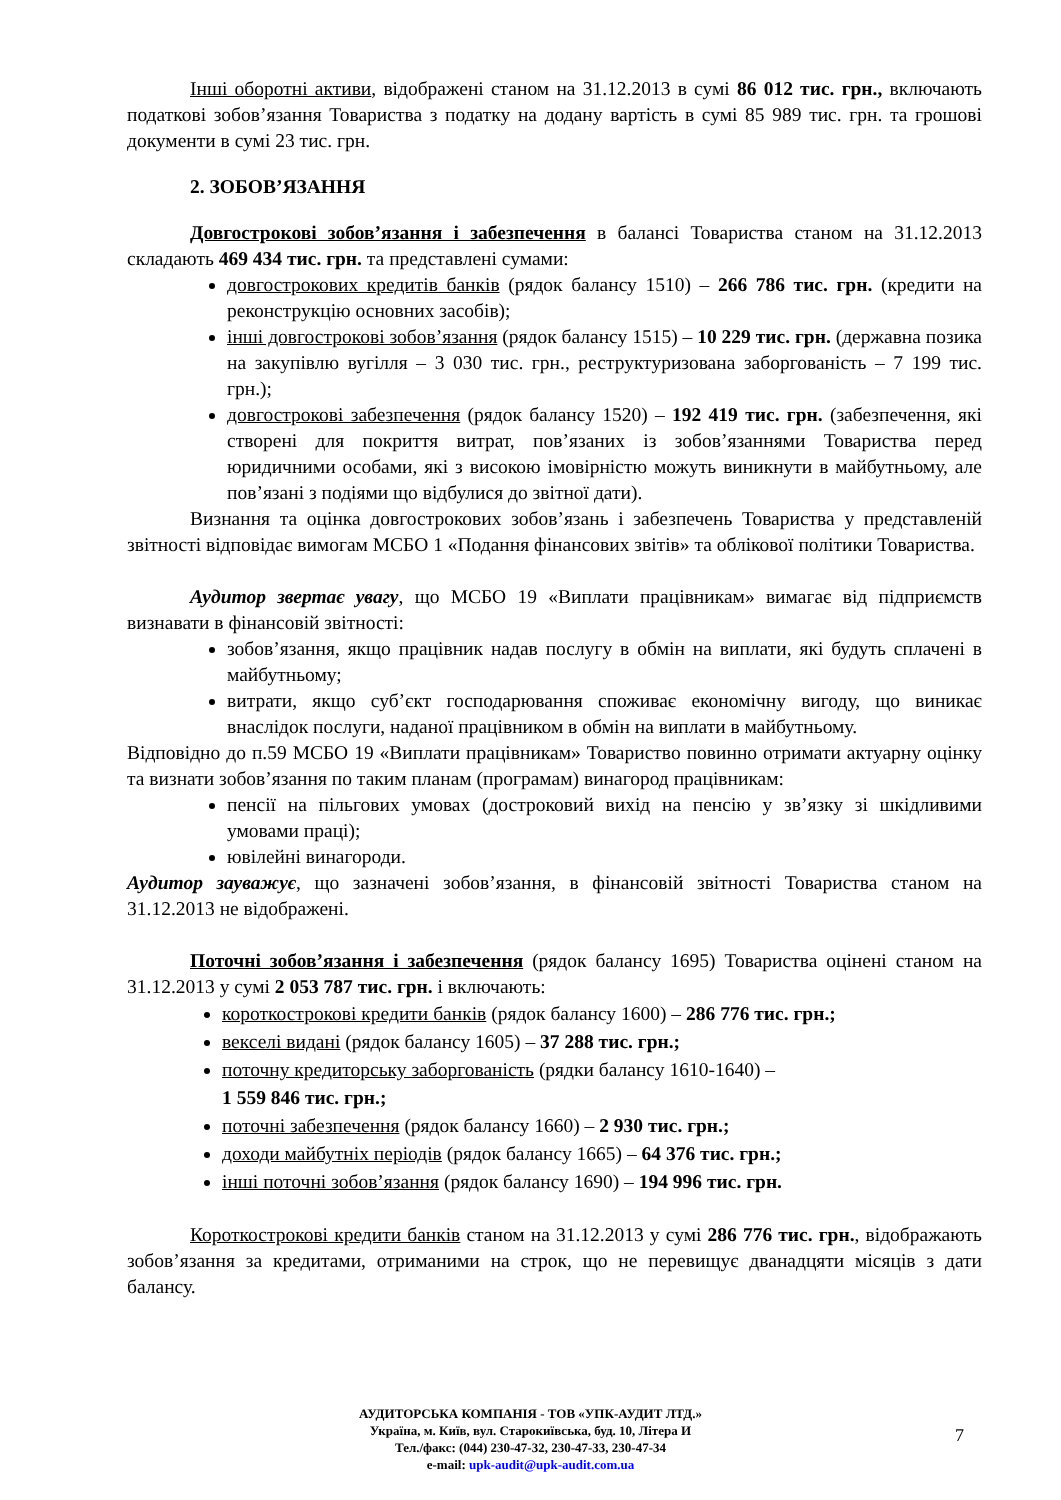Інші оборотні активи, відображені станом на 31.12.2013 в сумі 86 012 тис. грн., включають податкові зобов’язання Товариства з податку на додану вартість в сумі 85 989 тис. грн. та грошові документи в сумі 23 тис. грн.
2. ЗОБОВ’ЯЗАННЯ
Довгострокові зобов’язання і забезпечення в балансі Товариства станом на 31.12.2013 складають 469 434 тис. грн. та представлені сумами:
довгострокових кредитів банків (рядок балансу 1510) – 266 786 тис. грн. (кредити на реконструкцію основних засобів);
інші довгострокові зобов’язання (рядок балансу 1515) – 10 229 тис. грн. (державна позика на закупівлю вугілля – 3 030 тис. грн., реструктуризована заборгованість – 7 199 тис. грн.);
довгострокові забезпечення (рядок балансу 1520) – 192 419 тис. грн. (забезпечення, які створені для покриття витрат, пов’язаних із зобов’язаннями Товариства перед юридичними особами, які з високою імовірністю можуть виникнути в майбутньому, але пов’язані з подіями що відбулися до звітної дати).
Визнання та оцінка довгострокових зобов’язань і забезпечень Товариства у представленій звітності відповідає вимогам МСБО 1 «Подання фінансових звітів» та облікової політики Товариства.
Аудитор звертає увагу, що МСБО 19 «Виплати працівникам» вимагає від підприємств визнавати в фінансовій звітності:
зобов’язання, якщо працівник надав послугу в обмін на виплати, які будуть сплачені в майбутньому;
витрати, якщо суб’єкт господарювання споживає економічну вигоду, що виникає внаслідок послуги, наданої працівником в обмін на виплати в майбутньому.
Відповідно до п.59 МСБО 19 «Виплати працівникам» Товариство повинно отримати актуарну оцінку та визнати зобов’язання по таким планам (програмам) винагород працівникам:
пенсії на пільгових умовах (достроковий вихід на пенсію у зв’язку зі шкідливими умовами праці);
ювілейні винагороди.
Аудитор зауважує, що зазначені зобов’язання, в фінансовій звітності Товариства станом на 31.12.2013 не відображені.
Поточні зобов’язання і забезпечення (рядок балансу 1695) Товариства оцінені станом на 31.12.2013 у сумі 2 053 787 тис. грн. і включають:
короткострокові кредити банків (рядок балансу 1600) – 286 776 тис. грн.;
векселі видані (рядок балансу 1605) – 37 288 тис. грн.;
поточну кредиторську заборгованість (рядки балансу 1610-1640) –
1 559 846 тис. грн.;
поточні забезпечення (рядок балансу 1660) – 2 930 тис. грн.;
доходи майбутніх періодів (рядок балансу 1665) – 64 376 тис. грн.;
інші поточні зобов’язання (рядок балансу 1690) – 194 996 тис. грн.
Короткострокові кредити банків станом на 31.12.2013 у сумі 286 776 тис. грн., відображають зобов’язання за кредитами, отриманими на строк, що не перевищує дванадцяти місяців з дати балансу.
АУДИТОРСЬКА КОМПАНІЯ - ТОВ «УПК-АУДИТ ЛТД.»
Україна, м. Київ, вул. Старокиївська, буд. 10, Літера И
Тел./факс: (044) 230-47-32, 230-47-33, 230-47-34
e-mail: upk-audit@upk-audit.com.ua
7